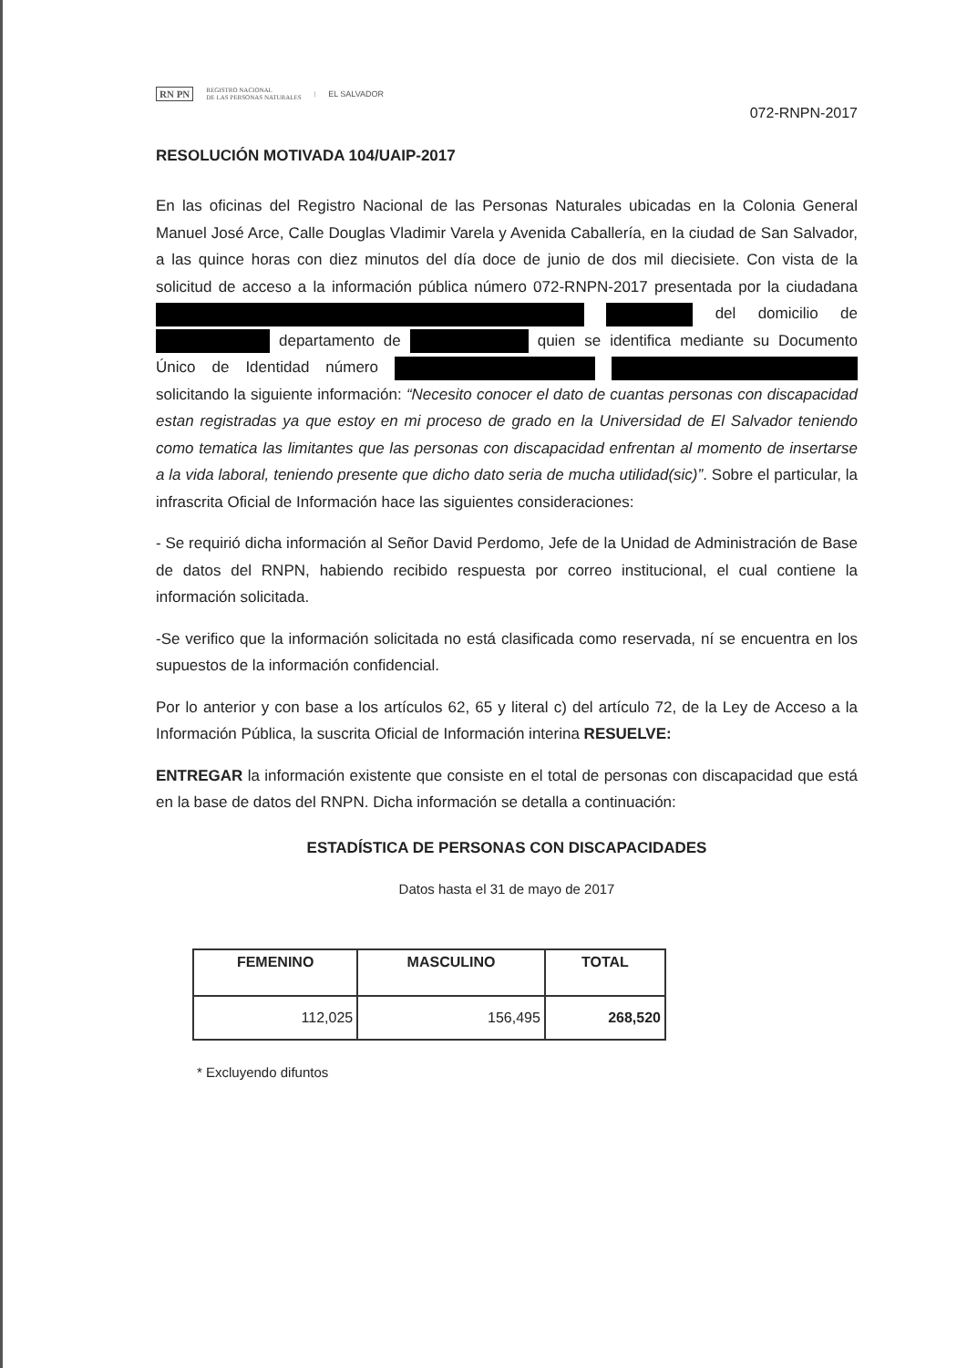RN PN REGISTRO NACIONAL
DE LAS PERSONAS NATURALES | EL SALVADOR
072-RNPN-2017
RESOLUCIÓN MOTIVADA 104/UAIP-2017
En las oficinas del Registro Nacional de las Personas Naturales ubicadas en la Colonia General Manuel José Arce, Calle Douglas Vladimir Varela y Avenida Caballería, en la ciudad de San Salvador, a las quince horas con diez minutos del día doce de junio de dos mil diecisiete. Con vista de la solicitud de acceso a la información pública número 072-RNPN-2017 presentada por la ciudadana del domicilio de departamento de quien se identifica mediante su Documento Único de Identidad número solicitando la siguiente información: “Necesito conocer el dato de cuantas personas con discapacidad estan registradas ya que estoy en mi proceso de grado en la Universidad de El Salvador teniendo como tematica las limitantes que las personas con discapacidad enfrentan al momento de insertarse a la vida laboral, teniendo presente que dicho dato seria de mucha utilidad(sic)”. Sobre el particular, la infrascrita Oficial de Información hace las siguientes consideraciones:
- Se requirió dicha información al Señor David Perdomo, Jefe de la Unidad de Administración de Base de datos del RNPN, habiendo recibido respuesta por correo institucional, el cual contiene la información solicitada.
-Se verifico que la información solicitada no está clasificada como reservada, ní se encuentra en los supuestos de la información confidencial.
Por lo anterior y con base a los artículos 62, 65 y literal c) del artículo 72, de la Ley de Acceso a la Información Pública, la suscrita Oficial de Información interina RESUELVE:
ENTREGAR la información existente que consiste en el total de personas con discapacidad que está en la base de datos del RNPN. Dicha información se detalla a continuación:
ESTADÍSTICA DE PERSONAS CON DISCAPACIDADES
Datos hasta el 31 de mayo de 2017
| FEMENINO | MASCULINO | TOTAL |
| --- | --- | --- |
| 112,025 | 156,495 | 268,520 |
* Excluyendo difuntos